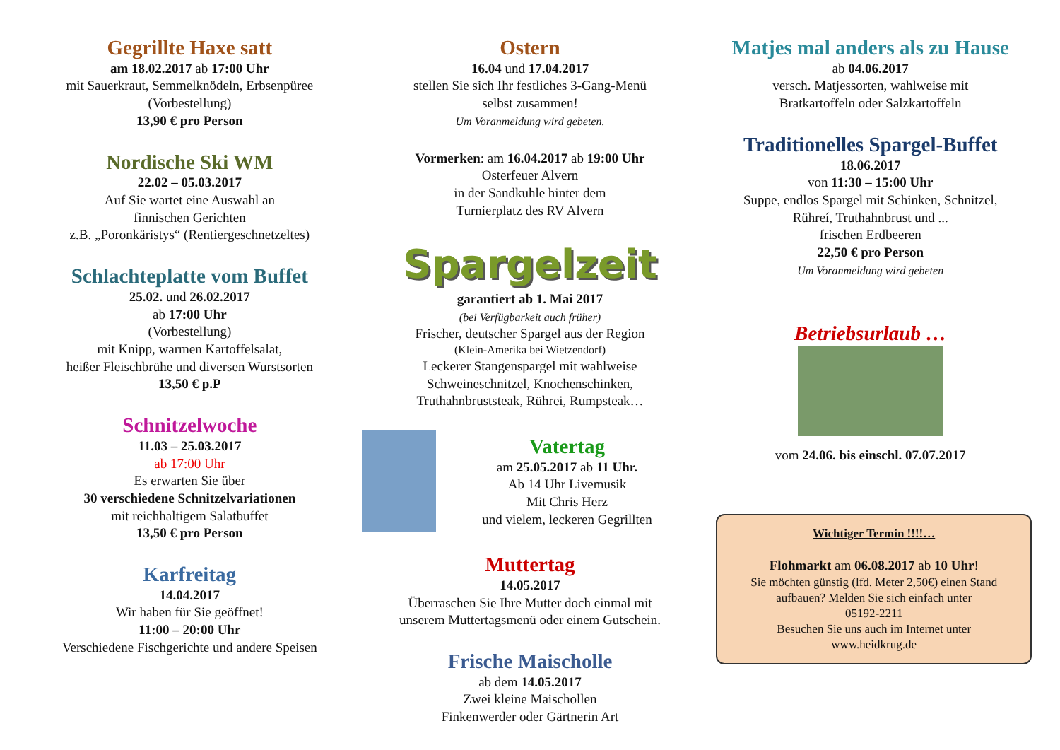Gegrillte Haxe satt
am 18.02.2017 ab 17:00 Uhr
mit Sauerkraut, Semmelknödeln, Erbsenpüree
(Vorbestellung)
13,90 € pro Person
Nordische Ski WM
22.02 – 05.03.2017
Auf Sie wartet eine Auswahl an
finnischen Gerichten
z.B. „Poronkäristys“ (Rentiergeschnetzeltes)
Schlachteplatte vom Buffet
25.02. und 26.02.2017
ab 17:00 Uhr
(Vorbestellung)
mit Knipp, warmen Kartoffelsalat,
heißer Fleischbrühe und diversen Wurstsorten
13,50 € p.P
Schnitzelwoche
11.03 – 25.03.2017
ab 17:00 Uhr
Es erwarten Sie über
30 verschiedene Schnitzelvariationen
mit reichhaltigem Salatbuffet
13,50 € pro Person
Karfreitag
14.04.2017
Wir haben für Sie geöffnet!
11:00 – 20:00 Uhr
Verschiedene Fischgerichte und andere Speisen
Ostern
16.04 und 17.04.2017
stellen Sie sich Ihr festliches 3-Gang-Menü
selbst zusammen!
Um Voranmeldung wird gebeten.
Vormerken: am 16.04.2017 ab 19:00 Uhr
Osterfeuer Alvern
in der Sandkuhle hinter dem
Turnierplatz des RV Alvern
Spargelzeit
garantiert ab 1. Mai 2017
(bei Verfügbarkeit auch früher)
Frischer, deutscher Spargel aus der Region
(Klein-Amerika bei Wietzendorf)
Leckerer Stangenspargel mit wahlweise
Schweineschnitzel, Knochenschinken,
Truthahnbruststeak, Rührei, Rumpsteak…
Vatertag
am 25.05.2017 ab 11 Uhr.
Ab 14 Uhr Livemusik
Mit Chris Herz
und vielem, leckeren Gegrillten
Muttertag
14.05.2017
Überraschen Sie Ihre Mutter doch einmal mit
unserem Muttertagsmenü oder einem Gutschein.
Frische Maischolle
ab dem 14.05.2017
Zwei kleine Maischollen
Finkenwerder oder Gärtnerin Art
Matjes mal anders als zu Hause
ab 04.06.2017
versch. Matjessorten, wahlweise mit
Bratkartoffeln oder Salzkartoffeln
Traditionelles Spargel-Buffet
18.06.2017
von 11:30 – 15:00 Uhr
Suppe, endlos Spargel mit Schinken, Schnitzel,
Rühreí, Truthahnbrust und ...
frischen Erdbeeren
22,50 € pro Person
Um Voranmeldung wird gebeten
Betriebsurlaub …
vom 24.06. bis einschl. 07.07.2017
Wichtiger Termin !!!!…
Flohmarkt am 06.08.2017 ab 10 Uhr!
Sie möchten günstig (lfd. Meter 2,50€) einen Stand aufbauen? Melden Sie sich einfach unter
05192-2211
Besuchen Sie uns auch im Internet unter
www.heidkrug.de